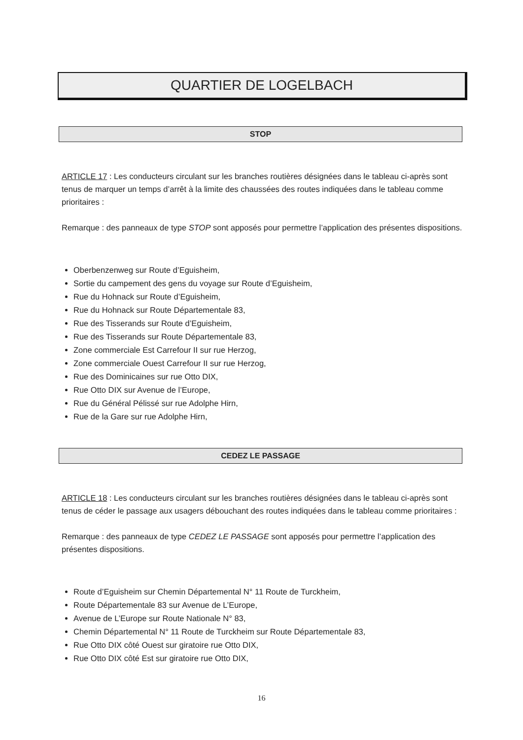QUARTIER DE LOGELBACH
STOP
ARTICLE 17 : Les conducteurs circulant sur les branches routières désignées dans le tableau ci-après sont tenus de marquer un temps d’arrêt à la limite des chaussées des routes indiquées dans le tableau comme prioritaires :
Remarque : des panneaux de type STOP sont apposés pour permettre l’application des présentes dispositions.
Oberbenzenweg sur Route d’Eguisheim,
Sortie du campement des gens du voyage sur Route d’Eguisheim,
Rue du Hohnack sur Route d’Eguisheim,
Rue du Hohnack sur Route Départementale 83,
Rue des Tisserands sur Route d’Eguisheim,
Rue des Tisserands sur Route Départementale 83,
Zone commerciale Est Carrefour II sur rue Herzog,
Zone commerciale Ouest Carrefour II sur rue Herzog,
Rue des Dominicaines sur rue Otto DIX,
Rue Otto DIX sur Avenue de l’Europe,
Rue du Général Pélissé sur rue Adolphe Hirn,
Rue de la Gare sur rue Adolphe Hirn,
CEDEZ LE PASSAGE
ARTICLE 18 : Les conducteurs circulant sur les branches routières désignées dans le tableau ci-après sont tenus de céder le passage aux usagers débouchant des routes indiquées dans le tableau comme prioritaires :
Remarque : des panneaux de type CEDEZ LE PASSAGE sont apposés pour permettre l’application des présentes dispositions.
Route d’Eguisheim sur Chemin Départemental N° 11 Route de Turckheim,
Route Départementale 83 sur Avenue de L’Europe,
Avenue de L’Europe sur Route Nationale N° 83,
Chemin Départemental N° 11 Route de Turckheim sur Route Départementale 83,
Rue Otto DIX côté Ouest sur giratoire rue Otto DIX,
Rue Otto DIX côté Est sur giratoire rue Otto DIX,
16